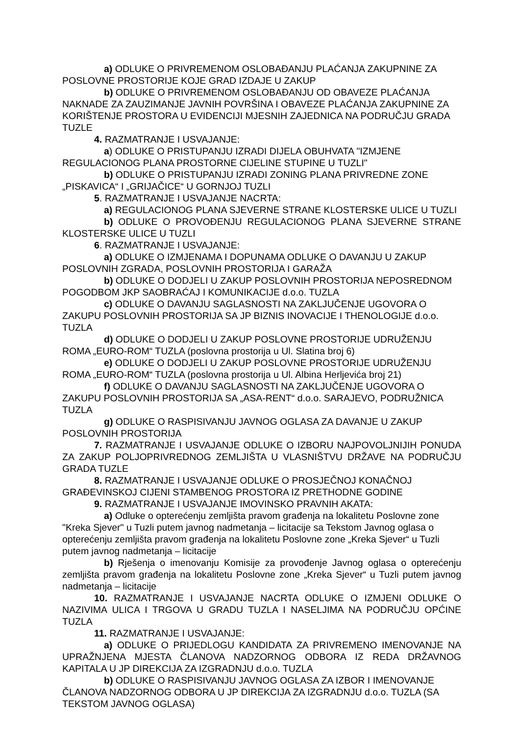a) ODLUKE O PRIVREMENOM OSLOBAĐANJU PLAĆANJA ZAKUPNINE ZA POSLOVNE PROSTORIJE KOJE GRAD IZDAJE U ZAKUP
b) ODLUKE O PRIVREMENOM OSLOBAĐANJU OD OBAVEZE PLAĆANJA NAKNADE ZA ZAUZIMANJE JAVNIH POVRŠINA I OBAVEZE PLAĆANJA ZAKUPNINE ZA KORIŠTENJE PROSTORA U EVIDENCIJI MJESNIH ZAJEDNICA NA PODRUČJU GRADA TUZLE
4. RAZMATRANJE I USVAJANJE:
a) ODLUKE O PRISTUPANJU IZRADI DIJELA OBUHVATA "IZMJENE REGULACIONOG PLANA PROSTORNE CIJELINE STUPINE U TUZLI"
b) ODLUKE O PRISTUPANJU IZRADI ZONING PLANA PRIVREDNE ZONE „PISKAVICA“ I „GRIJAČICE“ U GORNJOJ TUZLI
5. RAZMATRANJE I USVAJANJE NACRTA:
a) REGULACIONOG PLANA SJEVERNE STRANE KLOSTERSKE ULICE U TUZLI
b) ODLUKE O PROVOĐENJU REGULACIONOG PLANA SJEVERNE STRANE KLOSTERSKE ULICE U TUZLI
6. RAZMATRANJE I USVAJANJE:
a) ODLUKE O IZMJENAMA I DOPUNAMA ODLUKE O DAVANJU U ZAKUP POSLOVNIH ZGRADA, POSLOVNIH PROSTORIJA I GARAŽA
b) ODLUKE O DODJELI U ZAKUP POSLOVNIH PROSTORIJA NEPOSREDNOM POGODBOM JKP SAOBRAĆAJ I KOMUNIKACIJE d.o.o. TUZLA
c) ODLUKE O DAVANJU SAGLASNOSTI NA ZAKLJUČENJE UGOVORA O ZAKUPU POSLOVNIH PROSTORIJA SA JP BIZNIS INOVACIJE I THENOLOGIJE d.o.o. TUZLA
d) ODLUKE O DODJELI U ZAKUP POSLOVNE PROSTORIJE UDRUŽENJU ROMA „EURO-ROM“ TUZLA (poslovna prostorija u Ul. Slatina broj 6)
e) ODLUKE O DODJELI U ZAKUP POSLOVNE PROSTORIJE UDRUŽENJU ROMA „EURO-ROM“ TUZLA (poslovna prostorija u Ul. Albina Herljevića broj 21)
f) ODLUKE O DAVANJU SAGLASNOSTI NA ZAKLJUČENJE UGOVORA O ZAKUPU POSLOVNIH PROSTORIJA SA „ASA-RENT“ d.o.o. SARAJEVO, PODRUŽNICA TUZLA
g) ODLUKE O RASPISIVANJU JAVNOG OGLASA ZA DAVANJE U ZAKUP POSLOVNIH PROSTORIJA
7. RAZMATRANJE I USVAJANJE ODLUKE O IZBORU NAJPOVOLJNIJIH PONUDA ZA ZAKUP POLJOPRIVREDNOG ZEMLJIŠTA U VLASNIŠTVU DRŽAVE NA PODRUČJU GRADA TUZLE
8. RAZMATRANJE I USVAJANJE ODLUKE O PROSJEČNOJ KONAČNOJ GRAĐEVINSKOJ CIJENI STAMBENOG PROSTORA IZ PRETHODNE GODINE
9. RAZMATRANJE I USVAJANJE IMOVINSKO PRAVNIH AKATA:
a) Odluke o opterećenju zemljišta pravom građenja na lokalitetu Poslovne zone "Kreka Sjever" u Tuzli putem javnog nadmetanja – licitacije sa Tekstom Javnog oglasa o opterećenju zemljišta pravom građenja na lokalitetu Poslovne zone „Kreka Sjever“ u Tuzli putem javnog nadmetanja – licitacije
b) Rješenja o imenovanju Komisije za provođenje Javnog oglasa o opterećenju zemljišta pravom građenja na lokalitetu Poslovne zone „Kreka Sjever“ u Tuzli putem javnog nadmetanja – licitacije
10. RAZMATRANJE I USVAJANJE NACRTA ODLUKE O IZMJENI ODLUKE O NAZIVIMA ULICA I TRGOVA U GRADU TUZLA I NASELJIMA NA PODRUČJU OPĆINE TUZLA
11. RAZMATRANJE I USVAJANJE:
a) ODLUKE O PRIJEDLOGU KANDIDATA ZA PRIVREMENO IMENOVANJE NA UPRAŽNJENA MJESTA ČLANOVA NADZORNOG ODBORA IZ REDA DRŽAVNOG KAPITALA U JP DIREKCIJA ZA IZGRADNJU d.o.o. TUZLA
b) ODLUKE O RASPISIVANJU JAVNOG OGLASA ZA IZBOR I IMENOVANJE ČLANOVA NADZORNOG ODBORA U JP DIREKCIJA ZA IZGRADNJU d.o.o. TUZLA (SA TEKSTOM JAVNOG OGLASA)